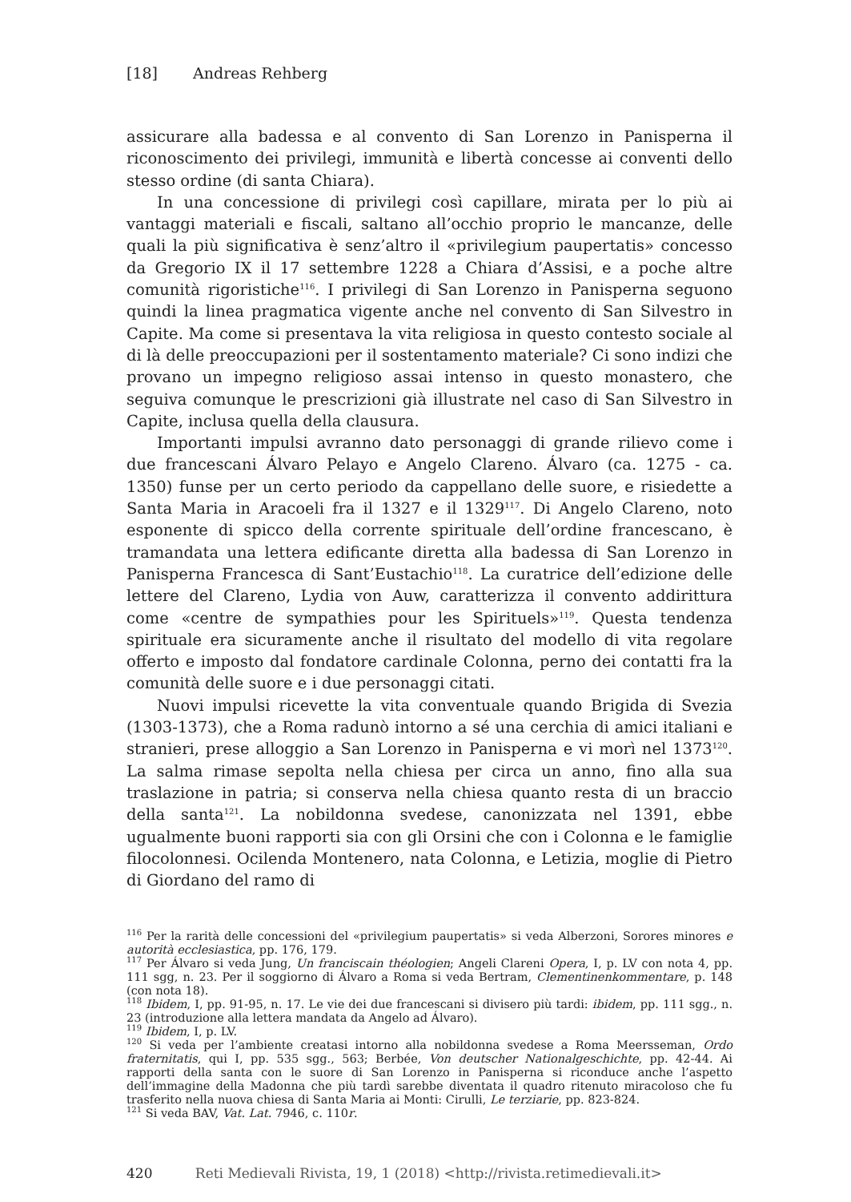[18] Andreas Rehberg
assicurare alla badessa e al convento di San Lorenzo in Panisperna il riconoscimento dei privilegi, immunità e libertà concesse ai conventi dello stesso ordine (di santa Chiara).
In una concessione di privilegi così capillare, mirata per lo più ai vantaggi materiali e fiscali, saltano all’occhio proprio le mancanze, delle quali la più significativa è senz’altro il «privilegium paupertatis» concesso da Gregorio IX il 17 settembre 1228 a Chiara d’Assisi, e a poche altre comunità rigoristiche<sup>116</sup>. I privilegi di San Lorenzo in Panisperna seguono quindi la linea pragmatica vigente anche nel convento di San Silvestro in Capite. Ma come si presentava la vita religiosa in questo contesto sociale al di là delle preoccupazioni per il sostentamento materiale? Ci sono indizi che provano un impegno religioso assai intenso in questo monastero, che seguiva comunque le prescrizioni già illustrate nel caso di San Silvestro in Capite, inclusa quella della clausura.
Importanti impulsi avranno dato personaggi di grande rilievo come i due francescani Álvaro Pelayo e Angelo Clareno. Álvaro (ca. 1275 - ca. 1350) funse per un certo periodo da cappellano delle suore, e risiedette a Santa Maria in Aracoeli fra il 1327 e il 1329<sup>117</sup>. Di Angelo Clareno, noto esponente di spicco della corrente spirituale dell’ordine francescano, è tramandata una lettera edificante diretta alla badessa di San Lorenzo in Panisperna Francesca di Sant’Eustachio<sup>118</sup>. La curatrice dell’edizione delle lettere del Clareno, Lydia von Auw, caratterizza il convento addirittura come «centre de sympathies pour les Spirituels»<sup>119</sup>. Questa tendenza spirituale era sicuramente anche il risultato del modello di vita regolare offerto e imposto dal fondatore cardinale Colonna, perno dei contatti fra la comunità delle suore e i due personaggi citati.
Nuovi impulsi ricevette la vita conventuale quando Brigida di Svezia (1303-1373), che a Roma radunò intorno a sé una cerchia di amici italiani e stranieri, prese alloggio a San Lorenzo in Panisperna e vi morì nel 1373<sup>120</sup>. La salma rimase sepolta nella chiesa per circa un anno, fino alla sua traslazione in patria; si conserva nella chiesa quanto resta di un braccio della santa<sup>121</sup>. La nobildonna svedese, canonizzata nel 1391, ebbe ugualmente buoni rapporti sia con gli Orsini che con i Colonna e le famiglie filocolonnesi. Ocilenda Montenero, nata Colonna, e Letizia, moglie di Pietro di Giordano del ramo di
<sup>116</sup> Per la rarità delle concessioni del «privilegium paupertatis» si veda Alberzoni, Sorores minores e autorità ecclesiastica, pp. 176, 179.
<sup>117</sup> Per Álvaro si veda Jung, Un franciscain théologien; Angeli Clareni Opera, I, p. LV con nota 4, pp. 111 sgg, n. 23. Per il soggiorno di Álvaro a Roma si veda Bertram, Clementinenkommentare, p. 148 (con nota 18).
<sup>118</sup> Ibidem, I, pp. 91-95, n. 17. Le vie dei due francescani si divisero più tardi: ibidem, pp. 111 sgg., n. 23 (introduzione alla lettera mandata da Angelo ad Álvaro).
<sup>119</sup> Ibidem, I, p. LV.
<sup>120</sup> Si veda per l’ambiente creatasi intorno alla nobildonna svedese a Roma Meersseman, Ordo fraternitatis, qui I, pp. 535 sgg., 563; Berbée, Von deutscher Nationalgeschichte, pp. 42-44. Ai rapporti della santa con le suore di San Lorenzo in Panisperna si riconduce anche l’aspetto dell’immagine della Madonna che più tardì sarebbe diventata il quadro ritenuto miracoloso che fu trasferito nella nuova chiesa di Santa Maria ai Monti: Cirulli, Le terziarie, pp. 823-824.
<sup>121</sup> Si veda BAV, Vat. Lat. 7946, c. 110r.
420 Reti Medievali Rivista, 19, 1 (2018) <http://rivista.retimedievali.it>